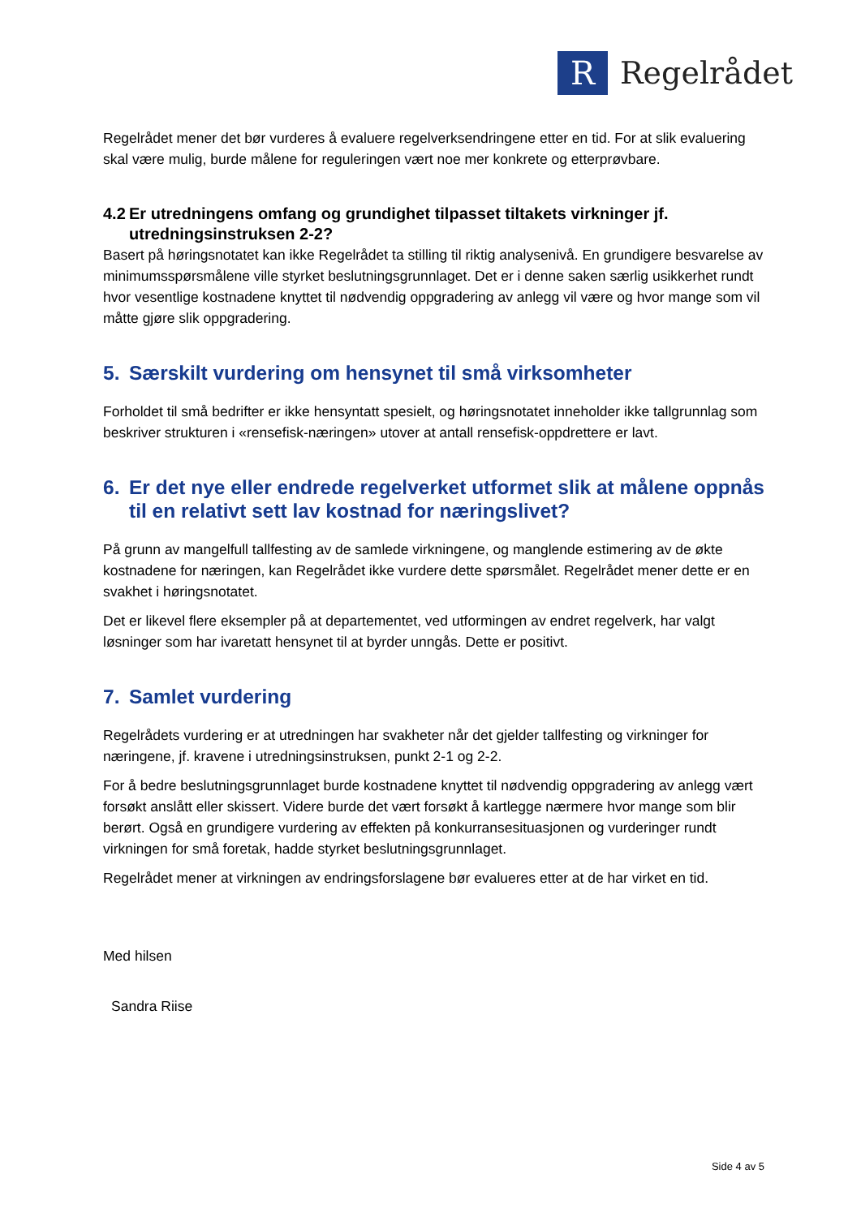R
Regelrådet
Regelrådet mener det bør vurderes å evaluere regelverksendringene etter en tid. For at slik evaluering skal være mulig, burde målene for reguleringen vært noe mer konkrete og etterprøvbare.
4.2 Er utredningens omfang og grundighet tilpasset tiltakets virkninger jf. utredningsinstruksen 2-2?
Basert på høringsnotatet kan ikke Regelrådet ta stilling til riktig analysenivå. En grundigere besvarelse av minimumsspørsmålene ville styrket beslutningsgrunnlaget. Det er i denne saken særlig usikkerhet rundt hvor vesentlige kostnadene knyttet til nødvendig oppgradering av anlegg vil være og hvor mange som vil måtte gjøre slik oppgradering.
5. Særskilt vurdering om hensynet til små virksomheter
Forholdet til små bedrifter er ikke hensyntatt spesielt, og høringsnotatet inneholder ikke tallgrunnlag som beskriver strukturen i «rensefisk-næringen» utover at antall rensefisk-oppdrettere er lavt.
6. Er det nye eller endrede regelverket utformet slik at målene oppnås til en relativt sett lav kostnad for næringslivet?
På grunn av mangelfull tallfesting av de samlede virkningene, og manglende estimering av de økte kostnadene for næringen, kan Regelrådet ikke vurdere dette spørsmålet. Regelrådet mener dette er en svakhet i høringsnotatet.
Det er likevel flere eksempler på at departementet, ved utformingen av endret regelverk, har valgt løsninger som har ivaretatt hensynet til at byrder unngås. Dette er positivt.
7. Samlet vurdering
Regelrådets vurdering er at utredningen har svakheter når det gjelder tallfesting og virkninger for næringene, jf. kravene i utredningsinstruksen, punkt 2-1 og 2-2.
For å bedre beslutningsgrunnlaget burde kostnadene knyttet til nødvendig oppgradering av anlegg vært forsøkt anslått eller skissert. Videre burde det vært forsøkt å kartlegge nærmere hvor mange som blir berørt. Også en grundigere vurdering av effekten på konkurransesituasjonen og vurderinger rundt virkningen for små foretak, hadde styrket beslutningsgrunnlaget.
Regelrådet mener at virkningen av endringsforslagene bør evalueres etter at de har virket en tid.
Med hilsen
Sandra Riise
Side 4 av 5